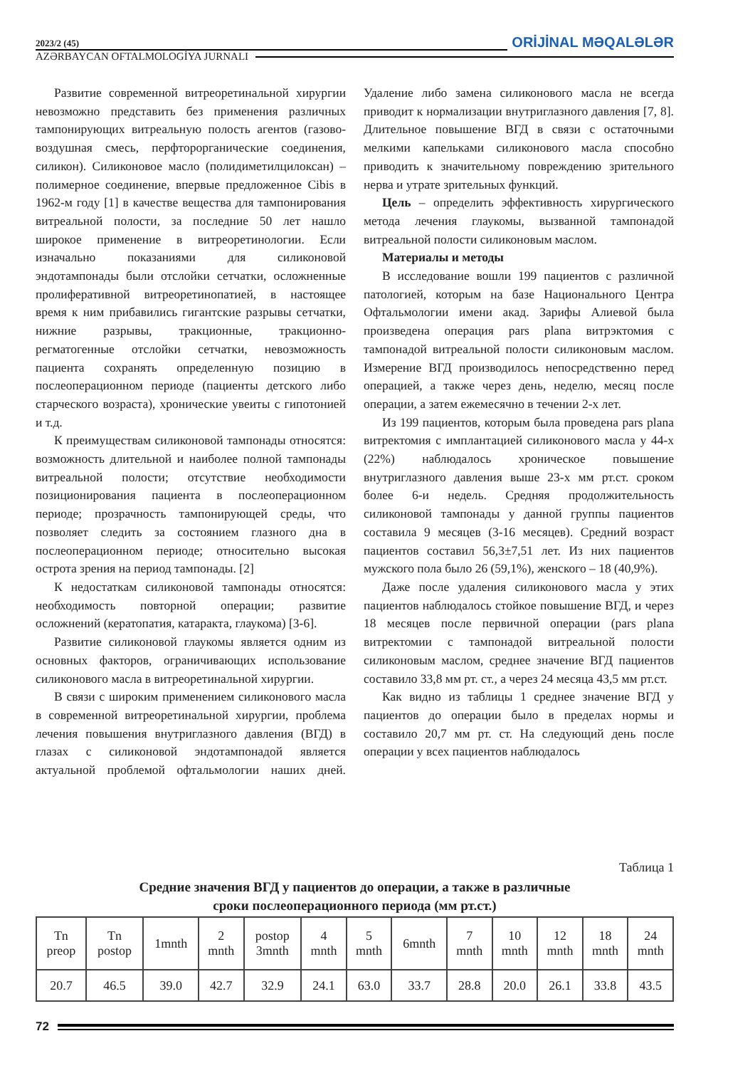2023/2 (45) ORİJİNAL MƏQALƏLƏR
AZƏRBAYCAN OFTALMOLOGİYA JURNALI
Развитие современной витреоретинальной хирургии невозможно представить без применения различных тампонирующих витреальную полость агентов (газово-воздушная смесь, перфторорганические соединения, силикон). Силиконовое масло (полидиметилцилоксан) – полимерное соединение, впервые предложенное Cibis в 1962-м году [1] в качестве вещества для тампонирования витреальной полости, за последние 50 лет нашло широкое применение в витреоретинологии. Если изначально показаниями для силиконовой эндотампонады были отслойки сетчатки, осложненные пролиферативной витреоретинопатией, в настоящее время к ним прибавились гигантские разрывы сетчатки, нижние разрывы, тракционные, тракционно-регматогенные отслойки сетчатки, невозможность пациента сохранять определенную позицию в послеоперационном периоде (пациенты детского либо старческого возраста), хронические увеиты с гипотонией и т.д.
К преимуществам силиконовой тампонады относятся: возможность длительной и наиболее полной тампонады витреальной полости; отсутствие необходимости позиционирования пациента в послеоперационном периоде; прозрачность тампонирующей среды, что позволяет следить за состоянием глазного дна в послеоперационном периоде; относительно высокая острота зрения на период тампонады. [2]
К недостаткам силиконовой тампонады относятся: необходимость повторной операции; развитие осложнений (кератопатия, катаракта, глаукома) [3-6].
Развитие силиконовой глаукомы является одним из основных факторов, ограничивающих использование силиконового масла в витреоретинальной хирургии.
В связи с широким применением силиконового масла в современной витреоретинальной хирургии, проблема лечения повышения внутриглазного давления (ВГД) в глазах с силиконовой эндотампонадой является актуальной проблемой офтальмологии наших дней. Удаление либо замена силиконового масла не всегда приводит к нормализации внутриглазного давления [7, 8]. Длительное повышение ВГД в связи с остаточными мелкими капельками силиконового масла способно приводить к значительному повреждению зрительного нерва и утрате зрительных функций.
Цель – определить эффективность хирургического метода лечения глаукомы, вызванной тампонадой витреальной полости силиконовым маслом.
Материалы и методы
В исследование вошли 199 пациентов с различной патологией, которым на базе Национального Центра Офтальмологии имени акад. Зарифы Алиевой была произведена операция pars plana витрэктомия с тампонадой витреальной полости силиконовым маслом. Измерение ВГД производилось непосредственно перед операцией, а также через день, неделю, месяц после операции, а затем ежемесячно в течении 2-х лет.
Из 199 пациентов, которым была проведена pars plana витректомия с имплантацией силиконового масла у 44-х (22%) наблюдалось хроническое повышение внутриглазного давления выше 23-х мм рт.ст. сроком более 6-и недель. Средняя продолжительность силиконовой тампонады у данной группы пациентов составила 9 месяцев (3-16 месяцев). Средний возраст пациентов составил 56,3±7,51 лет. Из них пациентов мужского пола было 26 (59,1%), женского – 18 (40,9%).
Даже после удаления силиконового масла у этих пациентов наблюдалось стойкое повышение ВГД, и через 18 месяцев после первичной операции (pars plana витректомии с тампонадой витреальной полости силиконовым маслом, среднее значение ВГД пациентов составило 33,8 мм рт. ст., а через 24 месяца 43,5 мм рт.ст.
Как видно из таблицы 1 среднее значение ВГД у пациентов до операции было в пределах нормы и составило 20,7 мм рт. ст. На следующий день после операции у всех пациентов наблюдалось
Таблица 1
Средние значения ВГД у пациентов до операции, а также в различные
сроки послеоперационного периода (мм рт.ст.)
| Tn preop | Tn postop | 1mnth | 2 mnth | postop 3mnth | 4 mnth | 5 mnth | 6mnth | 7 mnth | 10 mnth | 12 mnth | 18 mnth | 24 mnth |
| 20.7 | 46.5 | 39.0 | 42.7 | 32.9 | 24.1 | 63.0 | 33.7 | 28.8 | 20.0 | 26.1 | 33.8 | 43.5 |
72